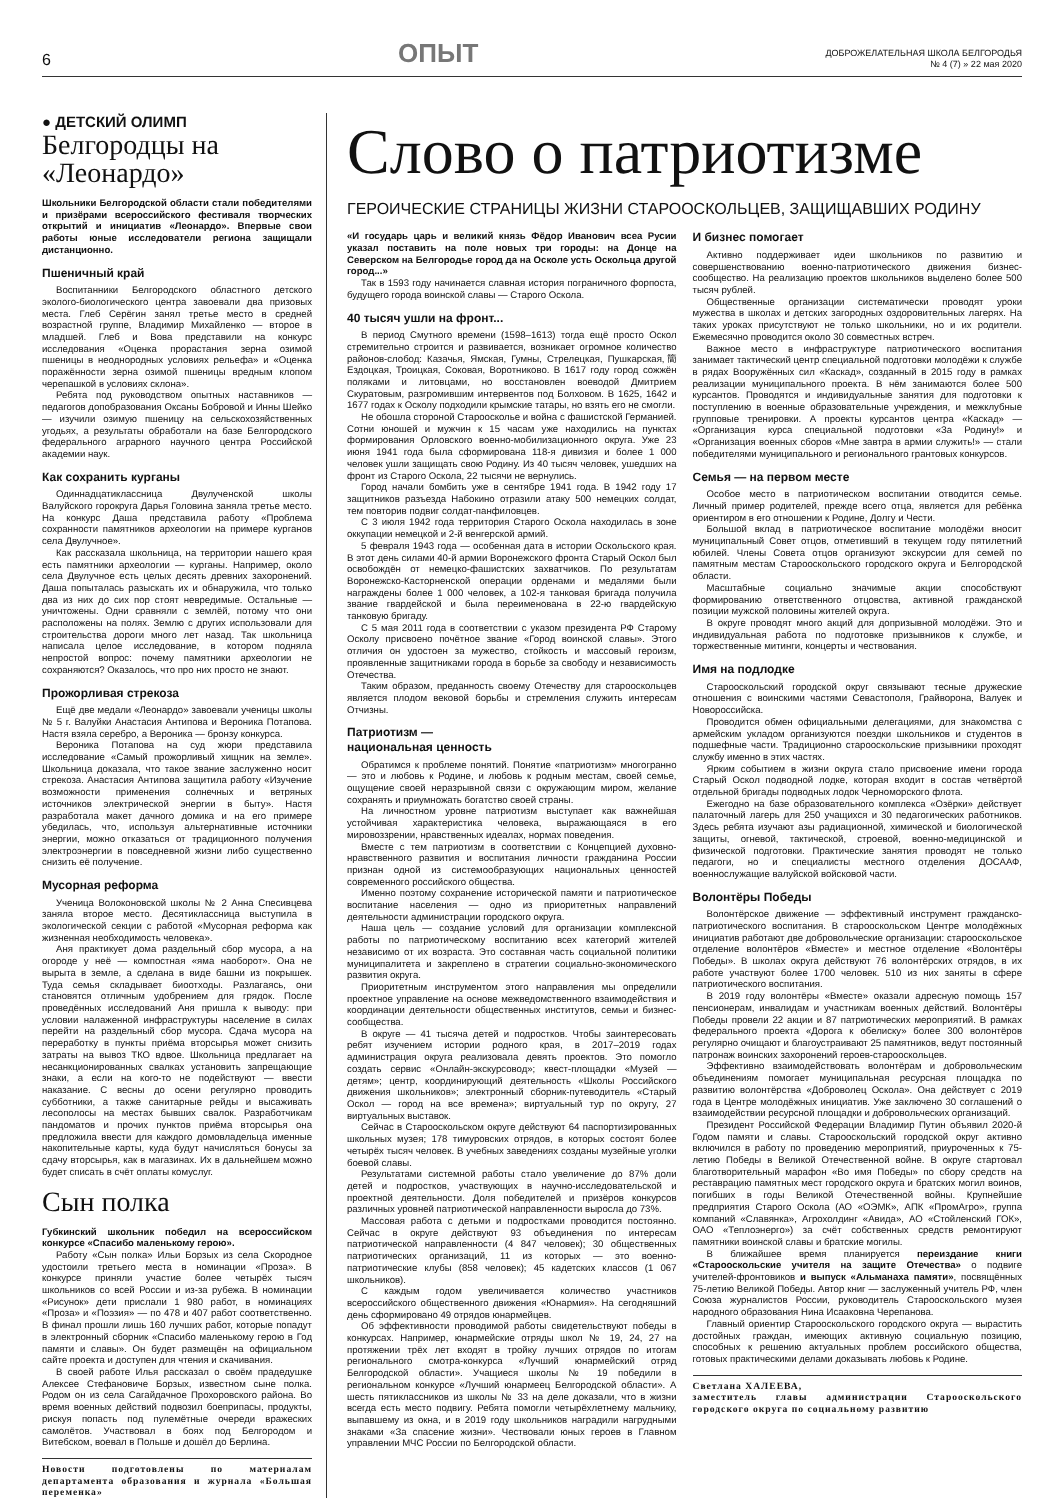6
ОПЫТ
ДОБРОЖЕЛАТЕЛЬНАЯ ШКОЛА БЕЛГОРОДЬЯ
№ 4 (7) » 22 мая 2020
● ДЕТСКИЙ ОЛИМП
Белгородцы на «Леонардо»
Школьники Белгородской области стали победителями и призёрами всероссийского фестиваля творческих открытий и инициатив «Леонардо». Впервые свои работы юные исследователи региона защищали дистанционно.
Пшеничный край
Воспитанники Белгородского областного детского эколого-биологического центра завоевали два призовых места. Глеб Серёгин занял третье место в средней возрастной группе, Владимир Михайленко — второе в младшей. Глеб и Вова представили на конкурс исследования «Оценка прорастания зерна озимой пшеницы в неоднородных условиях рельефа» и «Оценка поражённости зерна озимой пшеницы вредным клопом черепашкой в условиях склона».
Ребята под руководством опытных наставников — педагогов допобразования Оксаны Бобровой и Инны Шейко — изучили озимую пшеницу на сельскохозяйственных угодьях, а результаты обработали на базе Белгородского федерального аграрного научного центра Российской академии наук.
Как сохранить курганы
Одиннадцатиклассница Двулученской школы Валуйского горокруга Дарья Головина заняла третье место. На конкурс Даша представила работу «Проблема сохранности памятников археологии на примере курганов села Двулучное».
Как рассказала школьница, на территории нашего края есть памятники археологии — курганы. Например, около села Двулучное есть целых десять древних захоронений. Даша попыталась разыскать их и обнаружила, что только два из них до сих пор стоят невредимые. Остальные — уничтожены. Одни сравняли с землёй, потому что они расположены на полях. Землю с других использовали для строительства дороги много лет назад. Так школьница написала целое исследование, в котором подняла непростой вопрос: почему памятники археологии не сохраняются? Оказалось, что про них просто не знают.
Прожорливая стрекоза
Ещё две медали «Леонардо» завоевали ученицы школы № 5 г. Валуйки Анастасия Антипова и Вероника Потапова. Настя взяла серебро, а Вероника — бронзу конкурса.
Вероника Потапова на суд жюри представила исследование «Самый прожорливый хищник на земле». Школьница доказала, что такое звание заслуженно носит стрекоза. Анастасия Антипова защитила работу «Изучение возможности применения солнечных и ветряных источников электрической энергии в быту». Настя разработала макет дачного домика и на его примере убедилась, что, используя альтернативные источники энергии, можно отказаться от традиционного получения электроэнергии в повседневной жизни либо существенно снизить её получение.
Мусорная реформа
Ученица Волоконовской школы № 2 Анна Спесивцева заняла второе место. Десятиклассница выступила в экологической секции с работой «Мусорная реформа как жизненная необходимость человека».
Аня практикует дома раздельный сбор мусора, а на огороде у неё — компостная «яма наоборот». Она не вырыта в земле, а сделана в виде башни из покрышек. Туда семья складывает биоотходы. Разлагаясь, они становятся отличным удобрением для грядок. После проведённых исследований Аня пришла к выводу: при условии налаженной инфраструктуры население в силах перейти на раздельный сбор мусора. Сдача мусора на переработку в пункты приёма вторсырья может снизить затраты на вывоз ТКО вдвое. Школьница предлагает на несанкционированных свалках установить запрещающие знаки, а если на кого-то не подействуют — ввести наказание. С весны до осени регулярно проводить субботники, а также санитарные рейды и высаживать лесополосы на местах бывших свалок. Разработчикам пандоматов и прочих пунктов приёма вторсырья она предложила ввести для каждого домовладельца именные накопительные карты, куда будут начисляться бонусы за сдачу вторсырья, как в магазинах. Их в дальнейшем можно будет списать в счёт оплаты комуслуг.
Сын полка
Губкинский школьник победил на всероссийском конкурсе «Спасибо маленькому герою».
Работу «Сын полка» Ильи Борзых из села Скородное удостоили третьего места в номинации «Проза». В конкурсе приняли участие более четырёх тысяч школьников со всей России и из-за рубежа. В номинации «Рисунок» дети прислали 1 980 работ, в номинациях «Проза» и «Поэзия» — по 478 и 407 работ соответственно. В финал прошли лишь 160 лучших работ, которые попадут в электронный сборник «Спасибо маленькому герою в Год памяти и славы». Он будет размещён на официальном сайте проекта и доступен для чтения и скачивания.
В своей работе Илья рассказал о своём прадедушке Алексее Стефановиче Борзых, известном сыне полка. Родом он из села Сагайдачное Прохоровского района. Во время военных действий подвозил боеприпасы, продукты, рискуя попасть под пулемётные очереди вражеских самолётов. Участвовал в боях под Белгородом и Витебском, воевал в Польше и дошёл до Берлина.
Новости подготовлены по материалам департамента образования и журнала «Большая переменка»
Слово о патриотизме
ГЕРОИЧЕСКИЕ СТРАНИЦЫ ЖИЗНИ СТАРООСКОЛЬЦЕВ, ЗАЩИЩАВШИХ РОДИНУ
«И государь царь и великий князь Фёдор Иванович всеа Русии указал поставить на поле новых три городы: на Донце на Северском на Белгородье город да на Осколе усть Оскольца другой город...»
Так в 1593 году начинается славная история пограничного форпоста, будущего города воинской славы — Старого Оскола.
40 тысяч ушли на фронт...
В период Смутного времени (1598–1613) тогда ещё просто Оскол стремительно строится и развивается, возникает огромное количество районов-слобод: Казачья, Ямская, Гумны, Стрелецкая, Пушкарская,簡Ездоцкая, Троицкая, Соковая, Воротниково. В 1617 году город сожжён поляками и литовцами, но восстановлен воеводой Дмитрием Скуратовым, разгромившим интервентов под Болховом. В 1625, 1642 и 1677 годах к Осколу подходили крымские татары, но взять его не смогли.
Не обошла стороной Старооскольe и война с фашистской Германией. Сотни юношей и мужчин к 15 часам уже находились на пунктах формирования Орловского военно-мобилизационного округа. Уже 23 июня 1941 года была сформирована 118-я дивизия и более 1 000 человек ушли защищать свою Родину. Из 40 тысяч человек, ушедших на фронт из Старого Оскола, 22 тысячи не вернулись.
Город начали бомбить уже в сентябре 1941 года. В 1942 году 17 защитников разъезда Набокино отразили атаку 500 немецких солдат, тем повторив подвиг солдат-панфиловцев.
С 3 июля 1942 года территория Старого Оскола находилась в зоне оккупации немецкой и 2-й венгерской армий.
5 февраля 1943 года — особенная дата в истории Оскольского края. В этот день силами 40-й армии Воронежского фронта Старый Оскол был освобождён от немецко-фашистских захватчиков. По результатам Воронежско-Касторненской операции орденами и медалями были награждены более 1 000 человек, а 102-я танковая бригада получила звание гвардейской и была переименована в 22-ю гвардейскую танковую бригаду.
С 5 мая 2011 года в соответствии с указом президента РФ Старому Осколу присвоено почётное звание «Город воинской славы». Этого отличия он удостоен за мужество, стойкость и массовый героизм, проявленные защитниками города в борьбе за свободу и независимость Отечества.
Таким образом, преданность своему Отечеству для старооскольцев является плодом вековой борьбы и стремления служить интересам Отчизны.
Патриотизм —
национальная ценность
Обратимся к проблеме понятий. Понятие «патриотизм» многогранно — это и любовь к Родине, и любовь к родным местам, своей семье, ощущение своей неразрывной связи с окружающим миром, желание сохранять и приумножать богатство своей страны.
На личностном уровне патриотизм выступает как важнейшая устойчивая характеристика человека, выражающаяся в его мировоззрении, нравственных идеалах, нормах поведения.
Вместе с тем патриотизм в соответствии с Концепцией духовно-нравственного развития и воспитания личности гражданина России признан одной из системообразующих национальных ценностей современного российского общества.
Именно поэтому сохранение исторической памяти и патриотическое воспитание населения — одно из приоритетных направлений деятельности администрации городского округа.
Наша цель — создание условий для организации комплексной работы по патриотическому воспитанию всех категорий жителей независимо от их возраста. Это составная часть социальной политики муниципалитета и закреплено в стратегии социально-экономического развития округа.
Приоритетным инструментом этого направления мы определили проектное управление на основе межведомственного взаимодействия и координации деятельности общественных институтов, семьи и бизнес-сообщества.
В округе — 41 тысяча детей и подростков. Чтобы заинтересовать ребят изучением истории родного края, в 2017–2019 годах администрация округа реализовала девять проектов. Это помогло создать сервис «Онлайн-экскурсовод»; квест-площадки «Музей — детям»; центр, координирующий деятельность «Школы Российского движения школьников»; электронный сборник-путеводитель «Старый Оскол — город на все времена»; виртуальный тур по округу, 27 виртуальных выставок.
Сейчас в Старооскольском округе действуют 64 паспортизированных школьных музея; 178 тимуровских отрядов, в которых состоят более четырёх тысяч человек. В учебных заведениях созданы музейные уголки боевой славы.
Результатами системной работы стало увеличение до 87% доли детей и подростков, участвующих в научно-исследовательской и проектной деятельности. Доля победителей и призёров конкурсов различных уровней патриотической направленности выросла до 73%.
Массовая работа с детьми и подростками проводится постоянно. Сейчас в округе действуют 93 объединения по интересам патриотической направленности (4 847 человек); 30 общественных патриотических организаций, 11 из которых — это военно-патриотические клубы (858 человек); 45 кадетских классов (1 067 школьников).
С каждым годом увеличивается количество участников всероссийского общественного движения «Юнармия». На сегодняшний день сформировано 49 отрядов юнармейцев.
Об эффективности проводимой работы свидетельствуют победы в конкурсах. Например, юнармейские отряды школ № 19, 24, 27 на протяжении трёх лет входят в тройку лучших отрядов по итогам регионального смотра-конкурса «Лучший юнармейский отряд Белгородской области». Учащиеся школы № 19 победили в региональном конкурсе «Лучший юнармеец Белгородской области». А шесть пятиклассников из школы № 33 на деле доказали, что в жизни всегда есть место подвигу. Ребята помогли четырёхлетнему мальчику, выпавшему из окна, и в 2019 году школьников наградили нагрудными знаками «За спасение жизни». Чествовали юных героев в Главном управлении МЧС России по Белгородской области.
И бизнес помогает
Активно поддерживает идеи школьников по развитию и совершенствованию военно-патриотического движения бизнес-сообщество. На реализацию проектов школьников выделено более 500 тысяч рублей.
Общественные организации систематически проводят уроки мужества в школах и детских загородных оздоровительных лагерях. На таких уроках присутствуют не только школьники, но и их родители. Ежемесячно проводится около 30 совместных встреч.
Важное место в инфраструктуре патриотического воспитания занимает тактический центр специальной подготовки молодёжи к службе в рядах Вооружённых сил «Каскад», созданный в 2015 году в рамках реализации муниципального проекта. В нём занимаются более 500 курсантов. Проводятся и индивидуальные занятия для подготовки к поступлению в военные образовательные учреждения, и межклубные групповые тренировки. А проекты курсантов центра «Каскад» — «Организация курса специальной подготовки «За Родину!» и «Организация военных сборов «Мне завтра в армии служить!» — стали победителями муниципального и регионального грантовых конкурсов.
Семья — на первом месте
Особое место в патриотическом воспитании отводится семье. Личный пример родителей, прежде всего отца, является для ребёнка ориентиром в его отношении к Родине, Долгу и Чести.
Большой вклад в патриотическое воспитание молодёжи вносит муниципальный Совет отцов, отметивший в текущем году пятилетний юбилей. Члены Совета отцов организуют экскурсии для семей по памятным местам Старооскольского городского округа и Белгородской области.
Масштабные социально значимые акции способствуют формированию ответственного отцовства, активной гражданской позиции мужской половины жителей округа.
В округе проводят много акций для допризывной молодёжи. Это и индивидуальная работа по подготовке призывников к службе, и торжественные митинги, концерты и чествования.
Имя на подлодке
Старооскольский городской округ связывают тесные дружеские отношения с воинскими частями Севастополя, Грайворона, Валуек и Новороссийска.
Проводится обмен официальными делегациями, для знакомства с армейским укладом организуются поездки школьников и студентов в подшефные части. Традиционно старооскольские призывники проходят службу именно в этих частях.
Ярким событием в жизни округа стало присвоение имени города Старый Оскол подводной лодке, которая входит в состав четвёртой отдельной бригады подводных лодок Черноморского флота.
Ежегодно на базе образовательного комплекса «Озёрки» действует палаточный лагерь для 250 учащихся и 30 педагогических работников. Здесь ребята изучают азы радиационной, химической и биологической защиты, огневой, тактической, строевой, военно-медицинской и физической подготовки. Практические занятия проводят не только педагоги, но и специалисты местного отделения ДОСААФ, военнослужащие валуйской войсковой части.
Волонтёры Победы
Волонтёрское движение — эффективный инструмент гражданско-патриотического воспитания. В старооскольском Центре молодёжных инициатив работают две добровольческие организации: старооскольское отделение волонтёров «Вместе» и местное отделение «Волонтёры Победы». В школах округа действуют 76 волонтёрских отрядов, в их работе участвуют более 1700 человек. 510 из них заняты в сфере патриотического воспитания.
В 2019 году волонтёры «Вместе» оказали адресную помощь 157 пенсионерам, инвалидам и участникам военных действий. Волонтёры Победы провели 22 акции и 87 патриотических мероприятий. В рамках федерального проекта «Дорога к обелиску» более 300 волонтёров регулярно очищают и благоустраивают 25 памятников, ведут постоянный патронаж воинских захоронений героев-старооскольцев.
Эффективно взаимодействовать волонтёрам и добровольческим объединениям помогает муниципальная ресурсная площадка по развитию волонтёрства «Доброволец Оскола». Она действует с 2019 года в Центре молодёжных инициатив. Уже заключено 30 соглашений о взаимодействии ресурсной площадки и добровольческих организаций.
Президент Российской Федерации Владимир Путин объявил 2020-й Годом памяти и славы. Старооскольский городской округ активно включился в работу по проведению мероприятий, приуроченных к 75-летию Победы в Великой Отечественной войне. В округе стартовал благотворительный марафон «Во имя Победы» по сбору средств на реставрацию памятных мест городского округа и братских могил воинов, погибших в годы Великой Отечественной войны. Крупнейшие предприятия Старого Оскола (АО «ОЭМК», АПК «ПромАгро», группа компаний «Славянка», Агрохолдинг «Авида», АО «Стойленский ГОК», ОАО «Теплоэнерго») за счёт собственных средств ремонтируют памятники воинской славы и братские могилы.
В ближайшее время планируется переиздание книги «Старооскольские учителя на защите Отечества» о подвиге учителей-фронтовиков и выпуск «Альманаха памяти», посвящённых 75-летию Великой Победы. Автор книг — заслуженный учитель РФ, член Союза журналистов России, руководитель Старооскольского музея народного образования Нина Исааковна Черепанова.
Главный ориентир Старооскольского городского округа — вырастить достойных граждан, имеющих активную социальную позицию, способных к решению актуальных проблем российского общества, готовых практическими делами доказывать любовь к Родине.
Светлана ХАЛЕЕВА,
заместитель главы администрации Старооскольского городского округа по социальному развитию